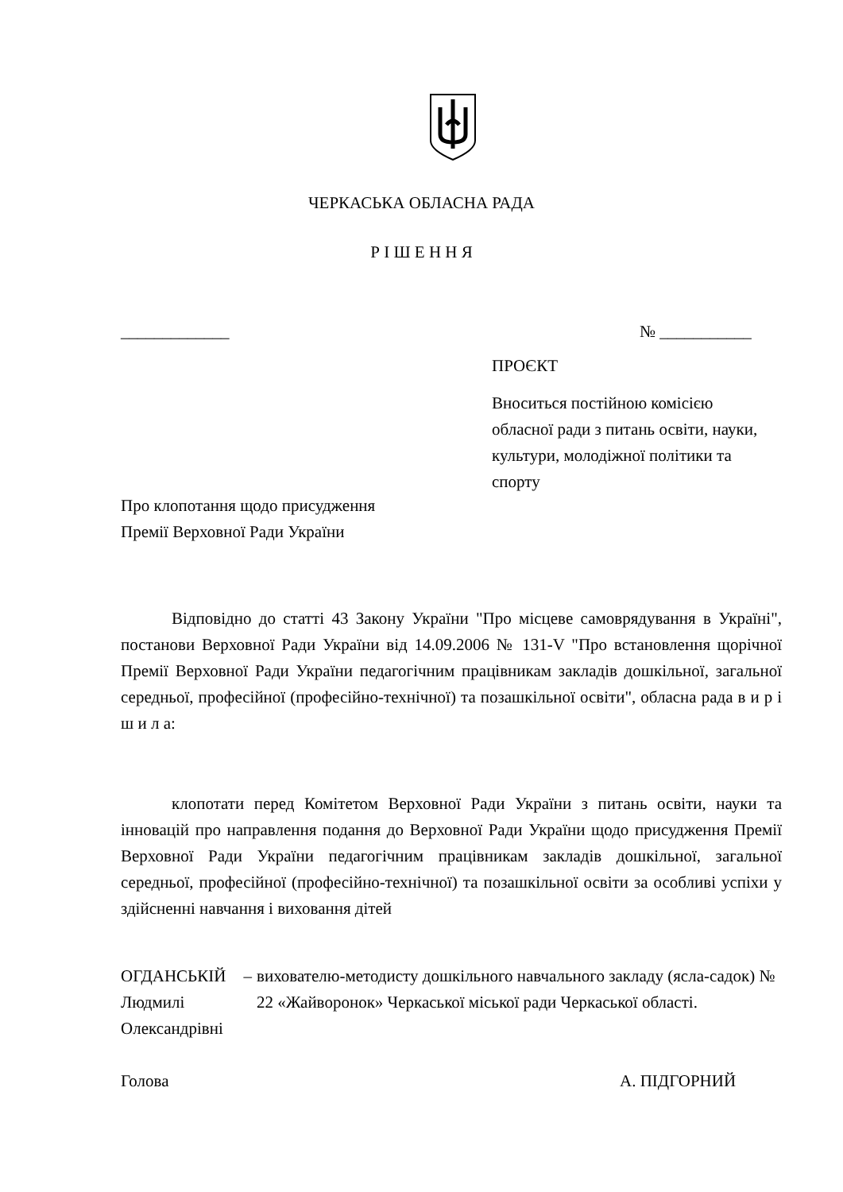ЧЕРКАСЬКА ОБЛАСНА РАДА
Р І Ш Е Н Н Я
_____________ № ___________
ПРОЄКТ
Вноситься постійною комісією обласної ради з питань освіти, науки, культури, молодіжної політики та спорту
Про клопотання щодо присудження
Премії Верховної Ради України
Відповідно до статті 43 Закону України "Про місцеве самоврядування в Україні", постанови Верховної Ради України від 14.09.2006 № 131-V "Про встановлення щорічної Премії Верховної Ради України педагогічним працівникам закладів дошкільної, загальної середньої, професійної (професійно-технічної) та позашкільної освіти", обласна рада в и р і ш и л а:
клопотати перед Комітетом Верховної Ради України з питань освіти, науки та інновацій про направлення подання до Верховної Ради України щодо присудження Премії Верховної Ради України педагогічним працівникам закладів дошкільної, загальної середньої, професійної (професійно-технічної) та позашкільної освіти за особливі успіхи у здійсненні навчання і виховання дітей
ОГДАНСЬКІЙ
Людмилі Олександрівні
– вихователю-методисту дошкільного навчального закладу (ясла-садок) № 22 «Жайворонок» Черкаської міської ради Черкаської області.
Голова А. ПІДГОРНИЙ